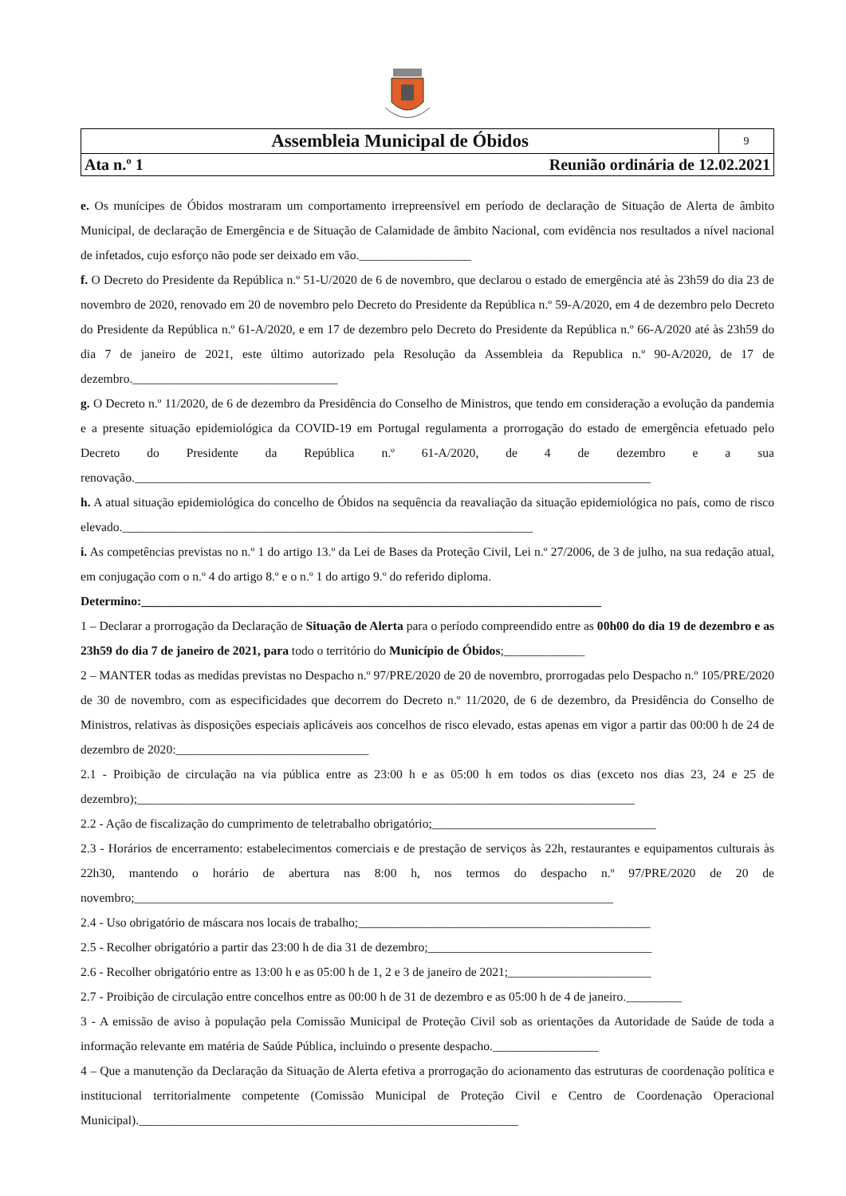| Assembleia Municipal de Óbidos | 9 |
| Ata n.º 1 Reunião ordinária de 12.02.2021 | |
e. Os munícipes de Óbidos mostraram um comportamento irrepreensível em período de declaração de Situação de Alerta de âmbito Municipal, de declaração de Emergência e de Situação de Calamidade de âmbito Nacional, com evidência nos resultados a nível nacional de infetados, cujo esforço não pode ser deixado em vão.__________________
f. O Decreto do Presidente da República n.º 51-U/2020 de 6 de novembro, que declarou o estado de emergência até às 23h59 do dia 23 de novembro de 2020, renovado em 20 de novembro pelo Decreto do Presidente da República n.º 59-A/2020, em 4 de dezembro pelo Decreto do Presidente da República n.º 61-A/2020, e em 17 de dezembro pelo Decreto do Presidente da República n.º 66-A/2020 até às 23h59 do dia 7 de janeiro de 2021, este último autorizado pela Resolução da Assembleia da Republica n.º 90-A/2020, de 17 de dezembro._________________________________
g. O Decreto n.º 11/2020, de 6 de dezembro da Presidência do Conselho de Ministros, que tendo em consideração a evolução da pandemia e a presente situação epidemiológica da COVID-19 em Portugal regulamenta a prorrogação do estado de emergência efetuado pelo Decreto do Presidente da República n.º 61-A/2020, de 4 de dezembro e a sua renovação.___________________________________________________________________________________
h. A atual situação epidemiológica do concelho de Óbidos na sequência da reavaliação da situação epidemiológica no país, como de risco elevado.__________________________________________________________________
i. As competências previstas no n.º 1 do artigo 13.º da Lei de Bases da Proteção Civil, Lei n.º 27/2006, de 3 de julho, na sua redação atual, em conjugação com o n.º 4 do artigo 8.º e o n.º 1 do artigo 9.º do referido diploma.
Determino:__________________________________________________________________________
1 – Declarar a prorrogação da Declaração de Situação de Alerta para o período compreendido entre as 00h00 do dia 19 de dezembro e as 23h59 do dia 7 de janeiro de 2021, para todo o território do Município de Óbidos;_____________
2 – MANTER todas as medidas previstas no Despacho n.º 97/PRE/2020 de 20 de novembro, prorrogadas pelo Despacho n.º 105/PRE/2020 de 30 de novembro, com as especificidades que decorrem do Decreto n.º 11/2020, de 6 de dezembro, da Presidência do Conselho de Ministros, relativas às disposições especiais aplicáveis aos concelhos de risco elevado, estas apenas em vigor a partir das 00:00 h de 24 de dezembro de 2020:_______________________________
2.1 - Proibição de circulação na via pública entre as 23:00 h e as 05:00 h em todos os dias (exceto nos dias 23, 24 e 25 de dezembro);________________________________________________________________________________
2.2 - Ação de fiscalização do cumprimento de teletrabalho obrigatório;____________________________________
2.3 - Horários de encerramento: estabelecimentos comerciais e de prestação de serviços às 22h, restaurantes e equipamentos culturais às 22h30, mantendo o horário de abertura nas 8:00 h, nos termos do despacho n.º 97/PRE/2020 de 20 de novembro;_____________________________________________________________________________
2.4 - Uso obrigatório de máscara nos locais de trabalho;_______________________________________________
2.5 - Recolher obrigatório a partir das 23:00 h de dia 31 de dezembro;____________________________________
2.6 - Recolher obrigatório entre as 13:00 h e as 05:00 h de 1, 2 e 3 de janeiro de 2021;_______________________
2.7 - Proibição de circulação entre concelhos entre as 00:00 h de 31 de dezembro e as 05:00 h de 4 de janeiro._________
3 - A emissão de aviso à população pela Comissão Municipal de Proteção Civil sob as orientações da Autoridade de Saúde de toda a informação relevante em matéria de Saúde Pública, incluindo o presente despacho._________________
4 – Que a manutenção da Declaração da Situação de Alerta efetiva a prorrogação do acionamento das estruturas de coordenação política e institucional territorialmente competente (Comissão Municipal de Proteção Civil e Centro de Coordenação Operacional Municipal)._____________________________________________________________